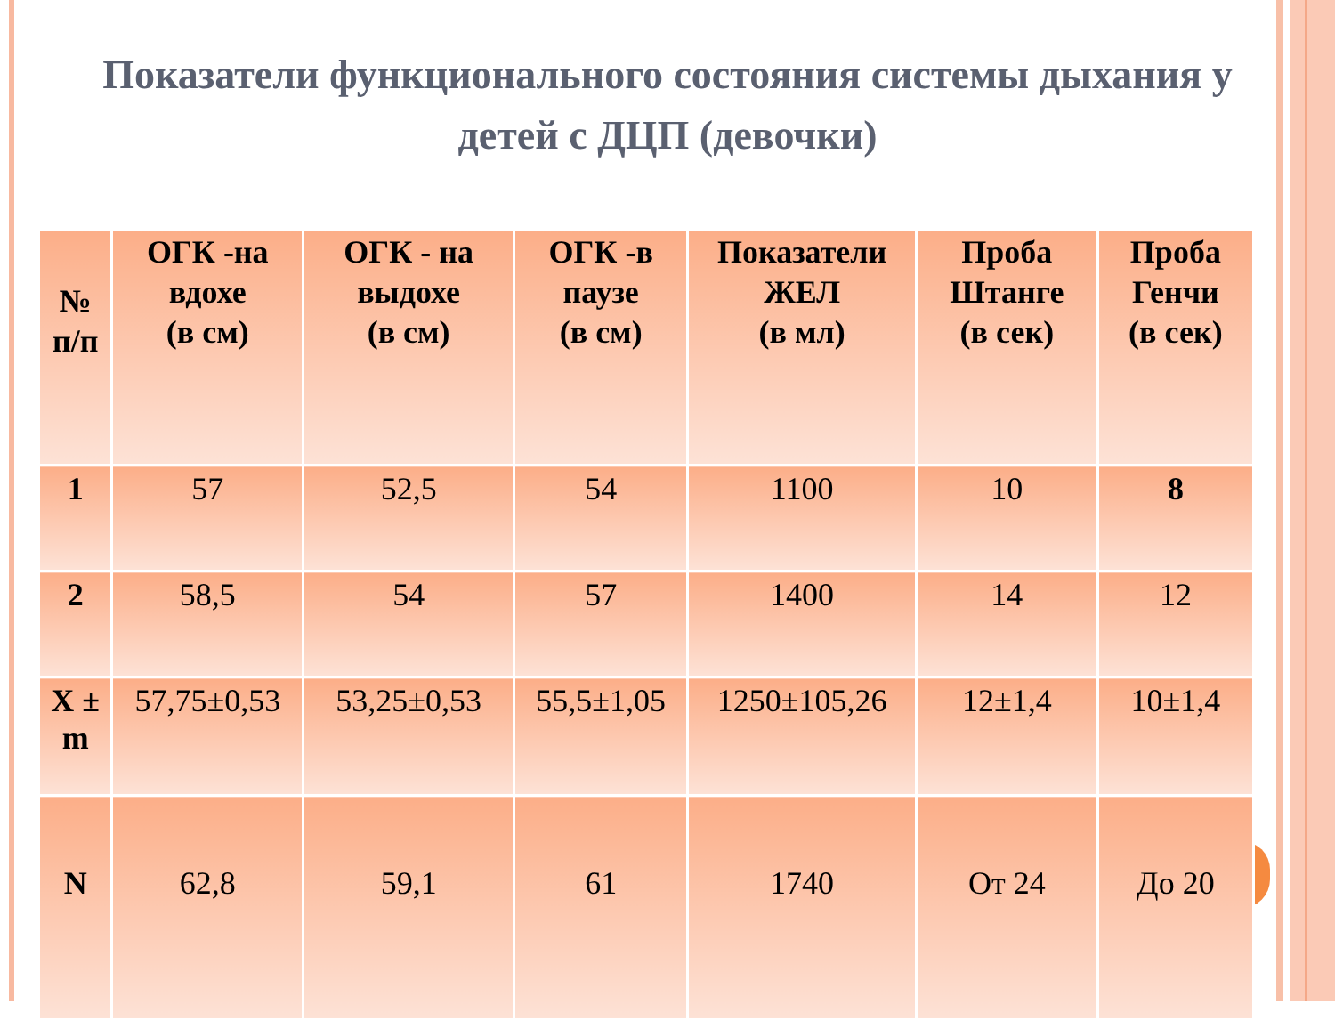Показатели функционального состояния системы дыхания у детей с ДЦП (девочки)
| № п/п | ОГК -на вдохе (в см) | ОГК - на выдохе (в см) | ОГК -в паузе (в см) | Показатели ЖЕЛ (в мл) | Проба Штанге (в сек) | Проба Генчи (в сек) |
| --- | --- | --- | --- | --- | --- | --- |
| 1 | 57 | 52,5 | 54 | 1100 | 10 | 8 |
| 2 | 58,5 | 54 | 57 | 1400 | 14 | 12 |
| X ± m | 57,75±0,53 | 53,25±0,53 | 55,5±1,05 | 1250±105,26 | 12±1,4 | 10±1,4 |
| N | 62,8 | 59,1 | 61 | 1740 | От 24 | До 20 |